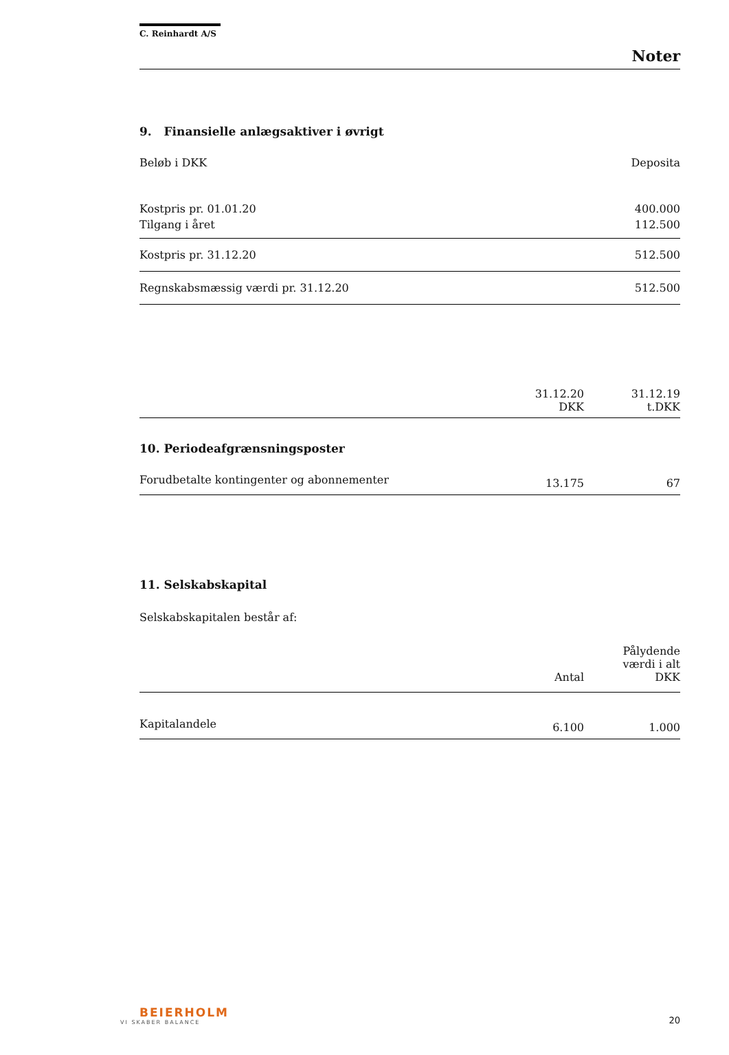C. Reinhardt A/S
Noter
9. Finansielle anlægsaktiver i øvrigt
| Beløb i DKK | Deposita |
| --- | --- |
| Kostpris pr. 01.01.20 | 400.000 |
| Tilgang i året | 112.500 |
| Kostpris pr. 31.12.20 | 512.500 |
| Regnskabsmæssig værdi pr. 31.12.20 | 512.500 |
| | 31.12.20 DKK | 31.12.19 t.DKK |
10. Periodeafgrænsningsposter
| Forudbetalte kontingenter og abonnementer | 13.175 | 67 |
11. Selskabskapital
Selskabskapitalen består af:
| | Antal | Pålydende værdi i alt DKK |
| Kapitalandele | 6.100 | 1.000 |
BEIERHOLM
VI SKABER BALANCE
20